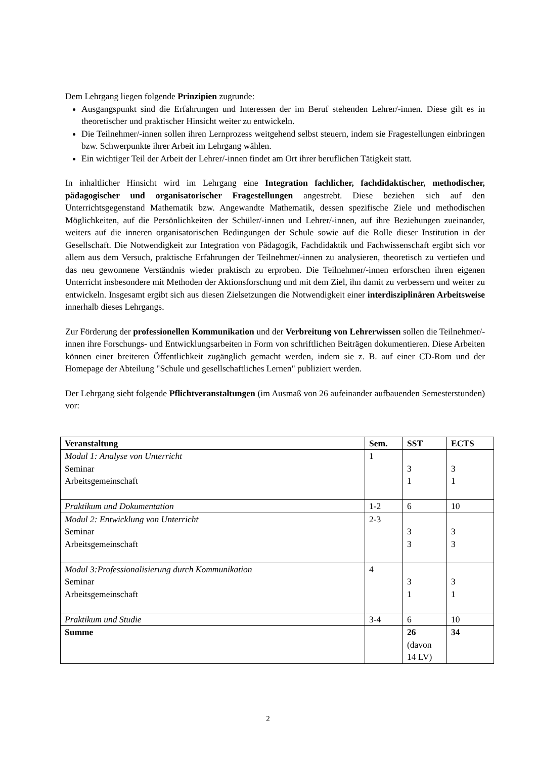Dem Lehrgang liegen folgende Prinzipien zugrunde:
Ausgangspunkt sind die Erfahrungen und Interessen der im Beruf stehenden Lehrer/-innen. Diese gilt es in theoretischer und praktischer Hinsicht weiter zu entwickeln.
Die Teilnehmer/-innen sollen ihren Lernprozess weitgehend selbst steuern, indem sie Fragestellungen einbringen bzw. Schwerpunkte ihrer Arbeit im Lehrgang wählen.
Ein wichtiger Teil der Arbeit der Lehrer/-innen findet am Ort ihrer beruflichen Tätigkeit statt.
In inhaltlicher Hinsicht wird im Lehrgang eine Integration fachlicher, fachdidaktischer, methodischer, pädagogischer und organisatorischer Fragestellungen angestrebt. Diese beziehen sich auf den Unterrichtsgegenstand Mathematik bzw. Angewandte Mathematik, dessen spezifische Ziele und methodischen Möglichkeiten, auf die Persönlichkeiten der Schüler/-innen und Lehrer/-innen, auf ihre Beziehungen zueinander, weiters auf die inneren organisatorischen Bedingungen der Schule sowie auf die Rolle dieser Institution in der Gesellschaft. Die Notwendigkeit zur Integration von Pädagogik, Fachdidaktik und Fachwissenschaft ergibt sich vor allem aus dem Versuch, praktische Erfahrungen der Teilnehmer/-innen zu analysieren, theoretisch zu vertiefen und das neu gewonnene Verständnis wieder praktisch zu erproben. Die Teilnehmer/-innen erforschen ihren eigenen Unterricht insbesondere mit Methoden der Aktionsforschung und mit dem Ziel, ihn damit zu verbessern und weiter zu entwickeln. Insgesamt ergibt sich aus diesen Zielsetzungen die Notwendigkeit einer interdisziplinären Arbeitsweise innerhalb dieses Lehrgangs.
Zur Förderung der professionellen Kommunikation und der Verbreitung von Lehrerwissen sollen die Teilnehmer/-innen ihre Forschungs- und Entwicklungsarbeiten in Form von schriftlichen Beiträgen dokumentieren. Diese Arbeiten können einer breiteren Öffentlichkeit zugänglich gemacht werden, indem sie z. B. auf einer CD-Rom und der Homepage der Abteilung "Schule und gesellschaftliches Lernen" publiziert werden.
Der Lehrgang sieht folgende Pflichtveranstaltungen (im Ausmaß von 26 aufeinander aufbauenden Semesterstunden) vor:
| Veranstaltung | Sem. | SST | ECTS |
| --- | --- | --- | --- |
| Modul 1: Analyse von Unterricht Seminar Arbeitsgemeinschaft | 1 | 3 1 | 3 1 |
| Praktikum und Dokumentation | 1-2 | 6 | 10 |
| Modul 2: Entwicklung von Unterricht Seminar Arbeitsgemeinschaft | 2-3 | 3 3 | 3 3 |
| Modul 3:Professionalisierung durch Kommunikation Seminar Arbeitsgemeinschaft | 4 | 3 1 | 3 1 |
| Praktikum und Studie | 3-4 | 6 | 10 |
| Summe | | 26 (davon 14 LV) | 34 |
2